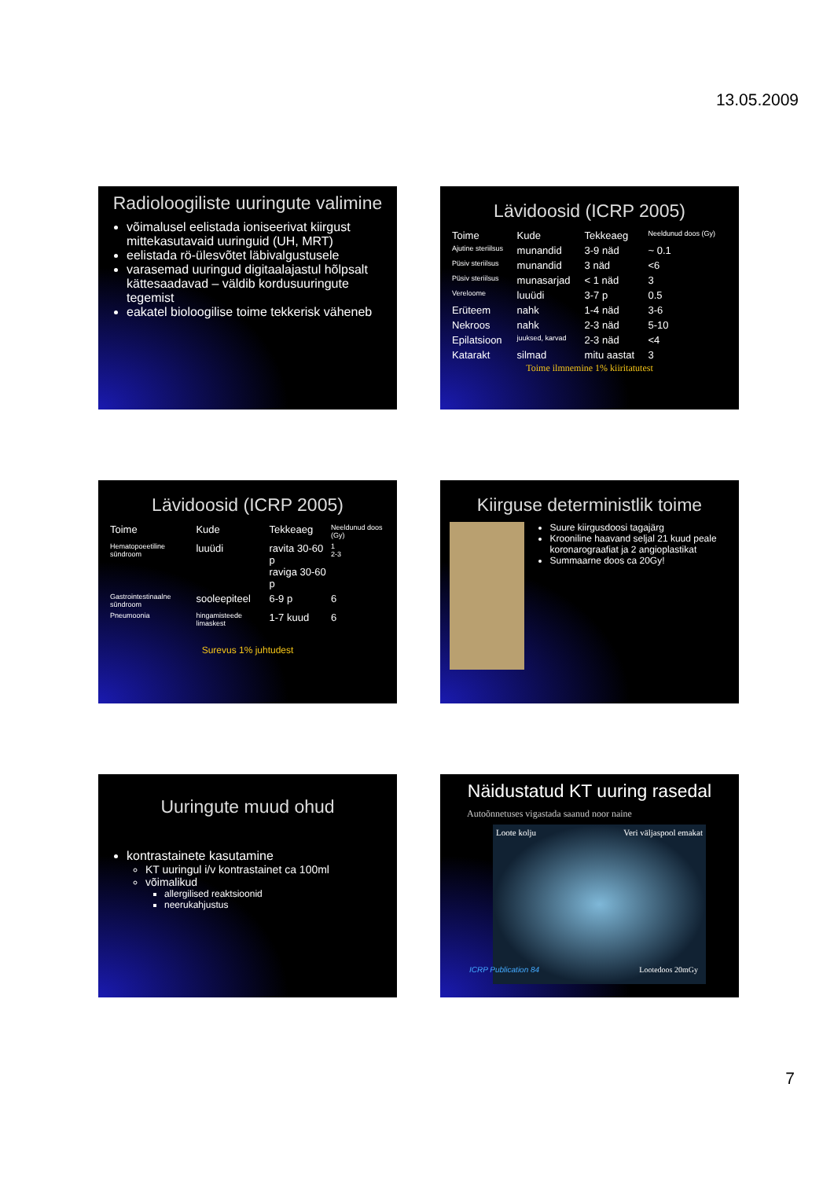13.05.2009
Radioloogiliste uuringute valimine
võimalusel eelistada ioniseerivat kiirgust mittekasutavaid uuringuid (UH, MRT)
eelistada rö-ülesvõtet läbivalgustusele
varasemad uuringud digitaalajastul hõlpsalt kättesaadavad – väldib kordusuuringute tegemist
eakatel bioloogilise toime tekkerisk väheneb
Lävidoosid (ICRP 2005)
| Toime | Kude | Tekkeaeg | Neeldunud doos (Gy) |
| --- | --- | --- | --- |
| Ajutine steriilsus | munandid | 3-9 näd | ~ 0.1 |
| Püsiv steriilsus | munandid | 3 näd | <6 |
| Püsiv steriilsus | munasarjad | < 1 näd | 3 |
| Vereloome | luuüdi | 3-7 p | 0.5 |
| Erüteem | nahk | 1-4 näd | 3-6 |
| Nekroos | nahk | 2-3 näd | 5-10 |
| Epilatsioon | juuksed, karvad | 2-3 näd | <4 |
| Katarakt | silmad | mitu aastat | 3 |
Toime ilmnemine 1% kiiritatutest
Lävidoosid (ICRP 2005)
| Toime | Kude | Tekkeaeg | Neeldunud doos (Gy) |
| --- | --- | --- | --- |
| Hematopoeetiline sündroom | luuüdi | ravita 30-60 p raviga 30-60 p | 1 2-3 |
| Gastrointestinaalne sündroom | sooleepiteel | 6-9 p | 6 |
| Pneumoonia | hingamisteede limaskest | 1-7 kuud | 6 |
Surevus 1% juhtudest
Kiirguse deterministlik toime
Suure kiirgusdoosi tagajärg
Krooniline haavand seljal 21 kuud peale koronarograafiat ja 2 angioplastikat
Summaarne doos ca 20Gy!
Uuringute muud ohud
kontrastainete kasutamine
KT uuringul i/v kontrastainet ca 100ml
võimalikud
allergilised reaktsioonid
neerukahjustus
Näidustatud KT uuring rasedal
Autoõnnetuses vigastada saanud noor naine
Loote kolju Veri väljaspool emakat
ICRP Publication 84 Lootedoos 20mGy
7